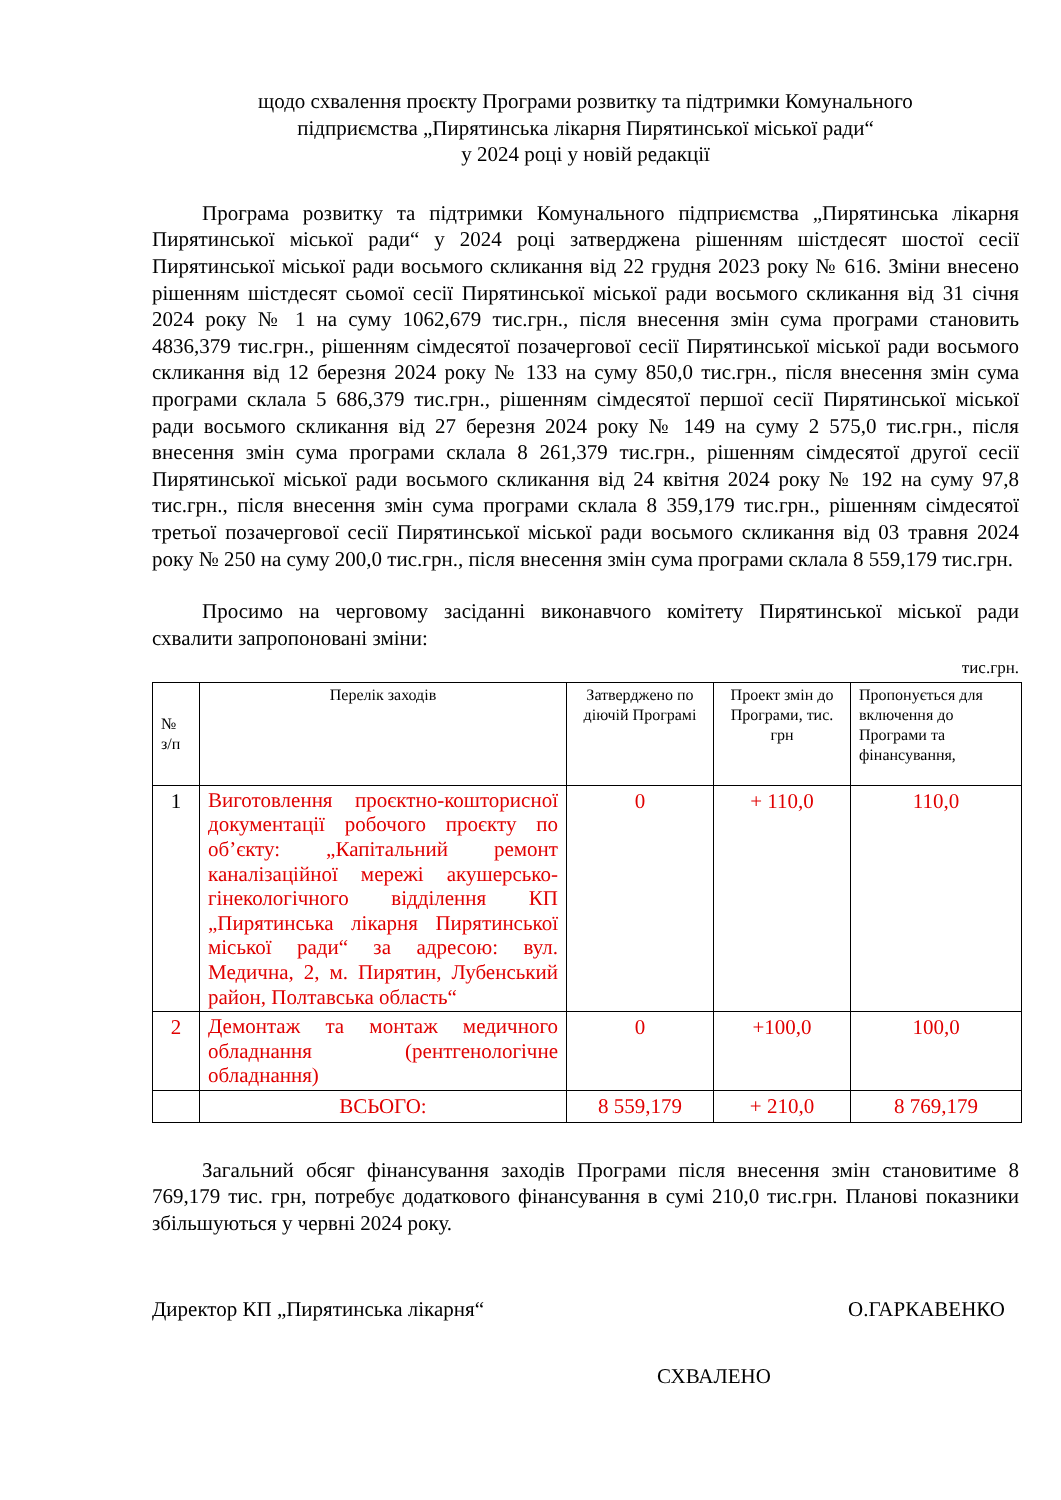щодо схвалення проєкту Програми розвитку та підтримки Комунального
підприємства „Пирятинська лікарня Пирятинської міської ради“
у 2024 році у новій редакції
Програма розвитку та підтримки Комунального підприємства „Пирятинська лікарня Пирятинської міської ради“ у 2024 році затверджена рішенням шістдесят шостої сесії Пирятинської міської ради восьмого скликання від 22 грудня 2023 року № 616. Зміни внесено рішенням шістдесят сьомої сесії Пирятинської міської ради восьмого скликання від 31 січня 2024 року № 1 на суму 1062,679 тис.грн., після внесення змін сума програми становить 4836,379 тис.грн., рішенням сімдесятої позачергової сесії Пирятинської міської ради восьмого скликання від 12 березня 2024 року № 133 на суму 850,0 тис.грн., після внесення змін сума програми склала 5 686,379 тис.грн., рішенням сімдесятої першої сесії Пирятинської міської ради восьмого скликання від 27 березня 2024 року № 149 на суму 2 575,0 тис.грн., після внесення змін сума програми склала 8 261,379 тис.грн., рішенням сімдесятої другої сесії Пирятинської міської ради восьмого скликання від 24 квітня 2024 року № 192 на суму 97,8 тис.грн., після внесення змін сума програми склала 8 359,179 тис.грн., рішенням сімдесятої третьої позачергової сесії Пирятинської міської ради восьмого скликання від 03 травня 2024 року № 250 на суму 200,0 тис.грн., після внесення змін сума програми склала 8 559,179 тис.грн.
Просимо на черговому засіданні виконавчого комітету Пирятинської міської ради схвалити запропоновані зміни:
тис.грн.
| № з/п | Перелік заходів | Затверджено по діючій Програмі | Проект змін до Програми, тис. грн | Пропонується для включення до Програми та фінансування, |
| --- | --- | --- | --- | --- |
| 1 | Виготовлення проєктно-кошторисної документації робочого проєкту по об’єкту: „Капітальний ремонт каналізаційної мережі акушерсько-гінекологічного відділення КП „Пирятинська лікарня Пирятинської міської ради“ за адресою: вул. Медична, 2, м. Пирятин, Лубенський район, Полтавська область“ | 0 | + 110,0 | 110,0 |
| 2 | Демонтаж та монтаж медичного обладнання (рентгенологічне обладнання) | 0 | +100,0 | 100,0 |
| | ВСЬОГО: | 8 559,179 | + 210,0 | 8 769,179 |
Загальний обсяг фінансування заходів Програми після внесення змін становитиме 8 769,179 тис. грн, потребує додаткового фінансування в сумі 210,0 тис.грн. Планові показники збільшуються у червні 2024 року.
Директор КП „Пирятинська лікарня“О.ГАРКАВЕНКО
СХВАЛЕНО